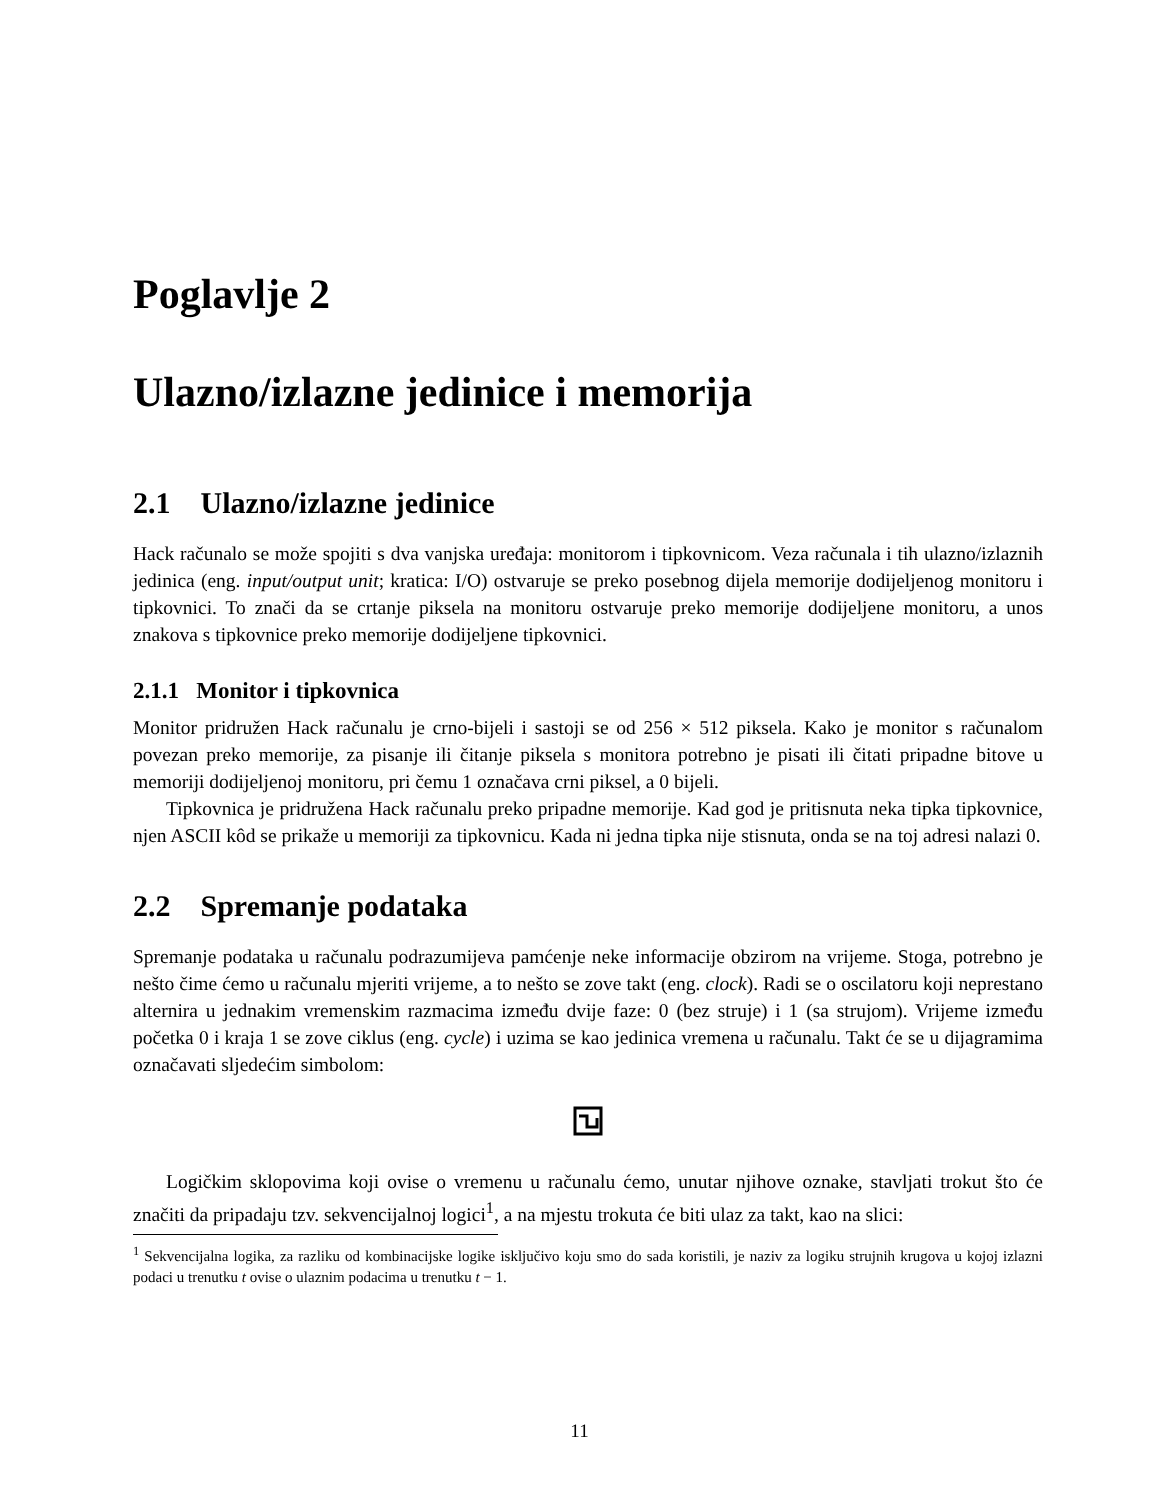Poglavlje 2
Ulazno/izlazne jedinice i memorija
2.1 Ulazno/izlazne jedinice
Hack računalo se može spojiti s dva vanjska uređaja: monitorom i tipkovnicom. Veza računala i tih ulazno/izlaznih jedinica (eng. input/output unit; kratica: I/O) ostvaruje se preko posebnog dijela memorije dodijeljenog monitoru i tipkovnici. To znači da se crtanje piksela na monitoru ostvaruje preko memorije dodijeljene monitoru, a unos znakova s tipkovnice preko memorije dodijeljene tipkovnici.
2.1.1 Monitor i tipkovnica
Monitor pridružen Hack računalu je crno-bijeli i sastoji se od 256 × 512 piksela. Kako je monitor s računalom povezan preko memorije, za pisanje ili čitanje piksela s monitora potrebno je pisati ili čitati pripadne bitove u memoriji dodijeljenoj monitoru, pri čemu 1 označava crni piksel, a 0 bijeli.
Tipkovnica je pridružena Hack računalu preko pripadne memorije. Kad god je pritisnuta neka tipka tipkovnice, njen ASCII kôd se prikaže u memoriji za tipkovnicu. Kada ni jedna tipka nije stisnuta, onda se na toj adresi nalazi 0.
2.2 Spremanje podataka
Spremanje podataka u računalu podrazumijeva pamćenje neke informacije obzirom na vrijeme. Stoga, potrebno je nešto čime ćemo u računalu mjeriti vrijeme, a to nešto se zove takt (eng. clock). Radi se o oscilatoru koji neprestano alternira u jednakim vremenskim razmacima između dvije faze: 0 (bez struje) i 1 (sa strujom). Vrijeme između početka 0 i kraja 1 se zove ciklus (eng. cycle) i uzima se kao jedinica vremena u računalu. Takt će se u dijagramima označavati sljedećim simbolom:
Logičkim sklopovima koji ovise o vremenu u računalu ćemo, unutar njihove oznake, stavljati trokut što će značiti da pripadaju tzv. sekvencijalnoj logici<sup>1</sup>, a na mjestu trokuta će biti ulaz za takt, kao na slici:
<sup>1</sup> Sekvencijalna logika, za razliku od kombinacijske logike isključivo koju smo do sada koristili, je naziv za logiku strujnih krugova u kojoj izlazni podaci u trenutku t ovise o ulaznim podacima u trenutku t − 1.
11